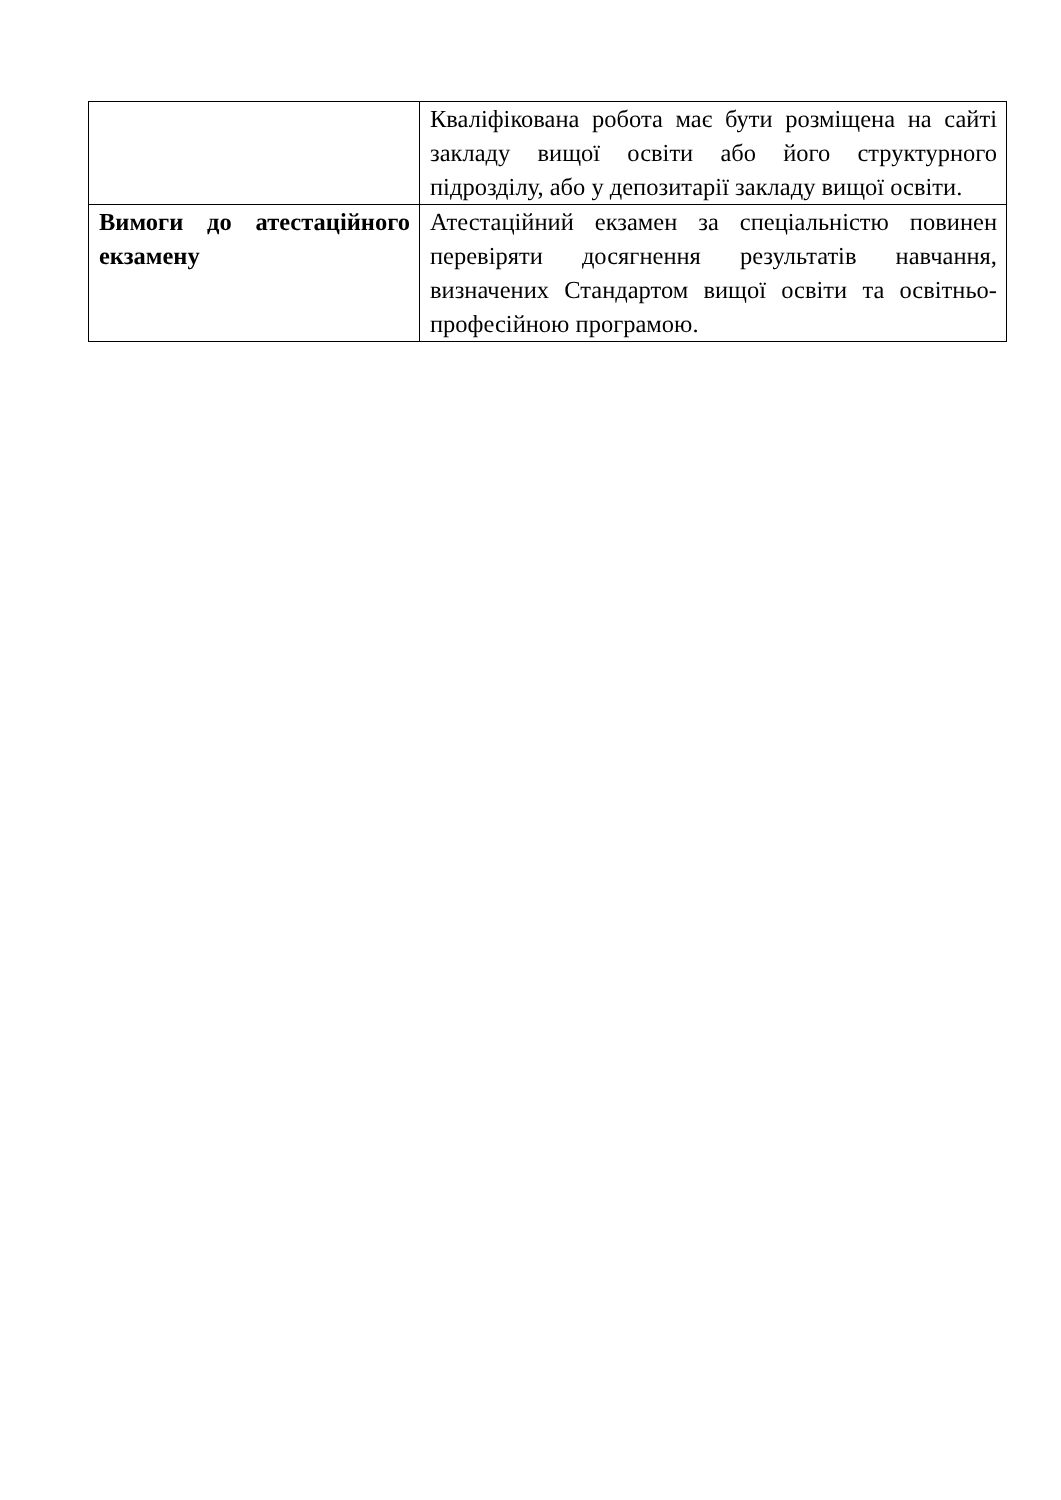| | Кваліфікована робота має бути розміщена на сайті закладу вищої освіти або його структурного підрозділу, або у депозитарії закладу вищої освіти. |
| Вимоги до атестаційного екзамену | Атестаційний екзамен за спеціальністю повинен перевіряти досягнення результатів навчання, визначених Стандартом вищої освіти та освітньо-професійною програмою. |